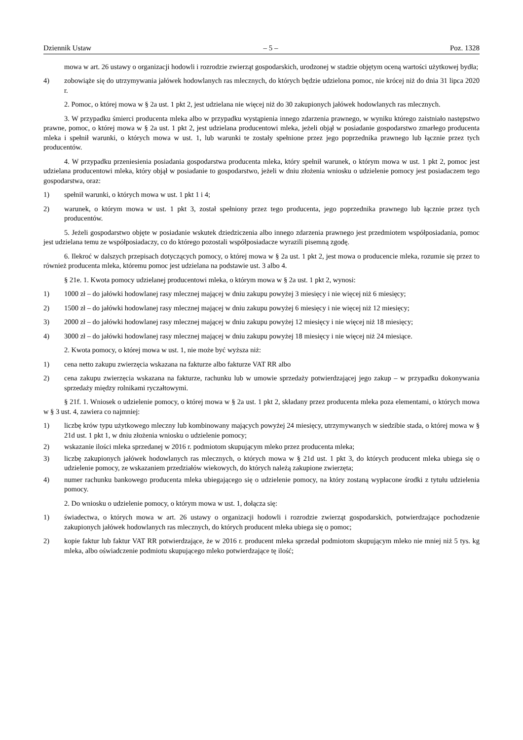Dziennik Ustaw – 5 – Poz. 1328
mowa w art. 26 ustawy o organizacji hodowli i rozrodzie zwierząt gospodarskich, urodzonej w stadzie objętym oceną wartości użytkowej bydła;
4) zobowiąże się do utrzymywania jałówek hodowlanych ras mlecznych, do których będzie udzielona pomoc, nie krócej niż do dnia 31 lipca 2020 r.
2. Pomoc, o której mowa w § 2a ust. 1 pkt 2, jest udzielana nie więcej niż do 30 zakupionych jałówek hodowlanych ras mlecznych.
3. W przypadku śmierci producenta mleka albo w przypadku wystąpienia innego zdarzenia prawnego, w wyniku którego zaistniało następstwo prawne, pomoc, o której mowa w § 2a ust. 1 pkt 2, jest udzielana producentowi mleka, jeżeli objął w posiadanie gospodarstwo zmarłego producenta mleka i spełnił warunki, o których mowa w ust. 1, lub warunki te zostały spełnione przez jego poprzednika prawnego lub łącznie przez tych producentów.
4. W przypadku przeniesienia posiadania gospodarstwa producenta mleka, który spełnił warunek, o którym mowa w ust. 1 pkt 2, pomoc jest udzielana producentowi mleka, który objął w posiadanie to gospodarstwo, jeżeli w dniu złożenia wniosku o udzielenie pomocy jest posiadaczem tego gospodarstwa, oraz:
1) spełnił warunki, o których mowa w ust. 1 pkt 1 i 4;
2) warunek, o którym mowa w ust. 1 pkt 3, został spełniony przez tego producenta, jego poprzednika prawnego lub łącznie przez tych producentów.
5. Jeżeli gospodarstwo objęte w posiadanie wskutek dziedziczenia albo innego zdarzenia prawnego jest przedmiotem współposiadania, pomoc jest udzielana temu ze współposiadaczy, co do którego pozostali współposiadacze wyrazili pisemną zgodę.
6. Ilekroć w dalszych przepisach dotyczących pomocy, o której mowa w § 2a ust. 1 pkt 2, jest mowa o producencie mleka, rozumie się przez to również producenta mleka, któremu pomoc jest udzielana na podstawie ust. 3 albo 4.
§ 21e. 1. Kwota pomocy udzielanej producentowi mleka, o którym mowa w § 2a ust. 1 pkt 2, wynosi:
1) 1000 zł – do jałówki hodowlanej rasy mlecznej mającej w dniu zakupu powyżej 3 miesięcy i nie więcej niż 6 miesięcy;
2) 1500 zł – do jałówki hodowlanej rasy mlecznej mającej w dniu zakupu powyżej 6 miesięcy i nie więcej niż 12 miesięcy;
3) 2000 zł – do jałówki hodowlanej rasy mlecznej mającej w dniu zakupu powyżej 12 miesięcy i nie więcej niż 18 miesięcy;
4) 3000 zł – do jałówki hodowlanej rasy mlecznej mającej w dniu zakupu powyżej 18 miesięcy i nie więcej niż 24 miesiące.
2. Kwota pomocy, o której mowa w ust. 1, nie może być wyższa niż:
1) cena netto zakupu zwierzęcia wskazana na fakturze albo fakturze VAT RR albo
2) cena zakupu zwierzęcia wskazana na fakturze, rachunku lub w umowie sprzedaży potwierdzającej jego zakup – w przypadku dokonywania sprzedaży między rolnikami ryczałtowymi.
§ 21f. 1. Wniosek o udzielenie pomocy, o której mowa w § 2a ust. 1 pkt 2, składany przez producenta mleka poza elementami, o których mowa w § 3 ust. 4, zawiera co najmniej:
1) liczbę krów typu użytkowego mleczny lub kombinowany mających powyżej 24 miesięcy, utrzymywanych w siedzibie stada, o której mowa w § 21d ust. 1 pkt 1, w dniu złożenia wniosku o udzielenie pomocy;
2) wskazanie ilości mleka sprzedanej w 2016 r. podmiotom skupującym mleko przez producenta mleka;
3) liczbę zakupionych jałówek hodowlanych ras mlecznych, o których mowa w § 21d ust. 1 pkt 3, do których producent mleka ubiega się o udzielenie pomocy, ze wskazaniem przedziałów wiekowych, do których należą zakupione zwierzęta;
4) numer rachunku bankowego producenta mleka ubiegającego się o udzielenie pomocy, na który zostaną wypłacone środki z tytułu udzielenia pomocy.
2. Do wniosku o udzielenie pomocy, o którym mowa w ust. 1, dołącza się:
1) świadectwa, o których mowa w art. 26 ustawy o organizacji hodowli i rozrodzie zwierząt gospodarskich, potwierdzające pochodzenie zakupionych jałówek hodowlanych ras mlecznych, do których producent mleka ubiega się o pomoc;
2) kopie faktur lub faktur VAT RR potwierdzające, że w 2016 r. producent mleka sprzedał podmiotom skupującym mleko nie mniej niż 5 tys. kg mleka, albo oświadczenie podmiotu skupującego mleko potwierdzające tę ilość;